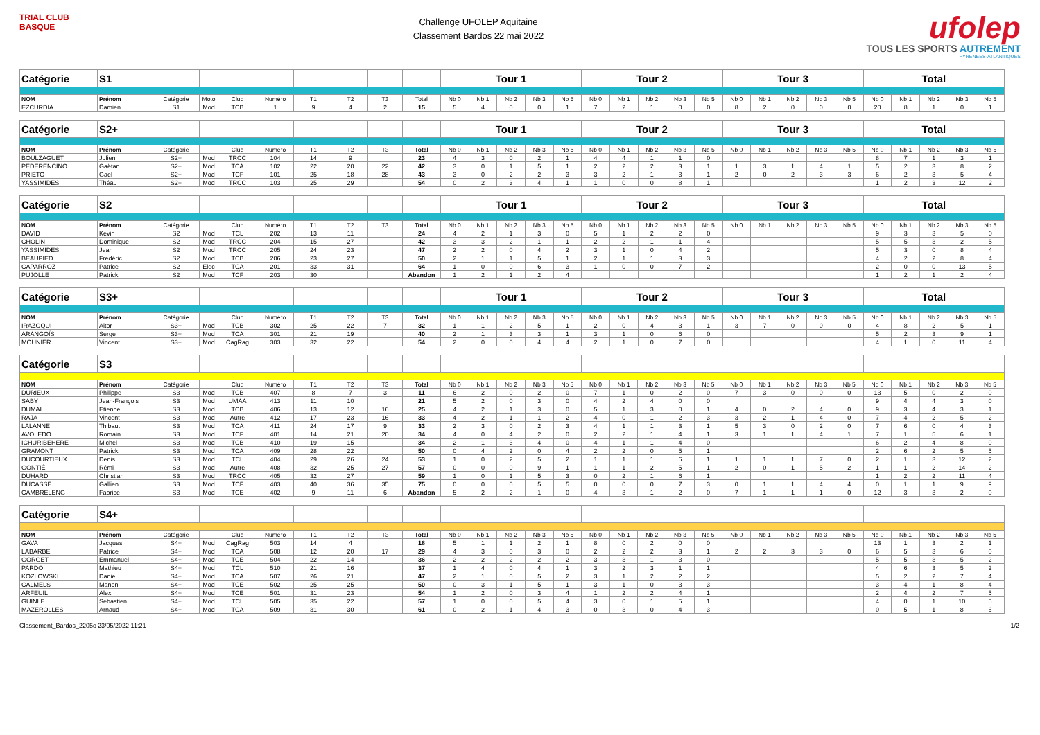TRIAL CLUB BASQUE
Challenge UFOLEP Aquitaine
Classement Bardos 22 mai 2022
ufolep
TOUS LES SPORTS AUTREMENT
PYRENEES-ATLANTIQUES
| Catégorie | S1 | | | | | | | | | Tour 1 | | | | | Tour 2 | | | | | Tour 3 | | | | | Total | | | | |
| NOM | Prénom | Catégorie | Moto | Club | Numéro | T1 | T2 | T3 | Total | Nb 0 | Nb 1 | Nb 2 | Nb 3 | Nb 5 | Nb 0 | Nb 1 | Nb 2 | Nb 3 | Nb 5 | Nb 0 | Nb 1 | Nb 2 | Nb 3 | Nb 5 | Nb 0 | Nb 1 | Nb 2 | Nb 3 | Nb 5 |
| EZCURDIA | Damien | S1 | Mod | TCB | 1 | 9 | 4 | 2 | 15 | 5 | 4 | 0 | 0 | 1 | 7 | 2 | 1 | 0 | 0 | 8 | 2 | 0 | 0 | 0 | 20 | 8 | 1 | 0 | 1 |
| Catégorie | S2+ | | | | | | | | | Tour 1 | | | | | Tour 2 | | | | | Tour 3 | | | | | Total | | | | |
| NOM | Prénom | Catégorie | | Club | Numéro | T1 | T2 | T3 | Total | Nb 0 | Nb 1 | Nb 2 | Nb 3 | Nb 5 | Nb 0 | Nb 1 | Nb 2 | Nb 3 | Nb 5 | Nb 0 | Nb 1 | Nb 2 | Nb 3 | Nb 5 | Nb 0 | Nb 1 | Nb 2 | Nb 3 | Nb 5 |
| BOULZAGUET | Julien | S2+ | Mod | TRCC | 104 | 14 | 9 | | 23 | 4 | 3 | 0 | 2 | 1 | 4 | 4 | 1 | 1 | 0 | | | | | | 8 | 7 | 1 | 3 | 1 |
| PEDERENCINO | Gaëtan | S2+ | Mod | TCA | 102 | 22 | 20 | 22 | 42 | 3 | 0 | 1 | 5 | 1 | 2 | 2 | 2 | 3 | 1 | 1 | 3 | 1 | 4 | 1 | 5 | 2 | 3 | 8 | 2 |
| PRIETO | Gael | S2+ | Mod | TCF | 101 | 25 | 18 | 28 | 43 | 3 | 0 | 2 | 2 | 3 | 3 | 2 | 1 | 3 | 1 | 2 | 0 | 2 | 3 | 3 | 6 | 2 | 3 | 5 | 4 |
| YASSIMIDES | Théau | S2+ | Mod | TRCC | 103 | 25 | 29 | | 54 | 0 | 2 | 3 | 4 | 1 | 1 | 0 | 0 | 8 | 1 | | | | | | 1 | 2 | 3 | 12 | 2 |
| Catégorie | S2 | | | | | | | | | Tour 1 | | | | | Tour 2 | | | | | Tour 3 | | | | | Total | | | | |
| NOM | Prénom | Catégorie | | Club | Numéro | T1 | T2 | T3 | Total | Nb 0 | Nb 1 | Nb 2 | Nb 3 | Nb 5 | Nb 0 | Nb 1 | Nb 2 | Nb 3 | Nb 5 | Nb 0 | Nb 1 | Nb 2 | Nb 3 | Nb 5 | Nb 0 | Nb 1 | Nb 2 | Nb 3 | Nb 5 |
| DAVID | Kevin | S2 | Mod | TCL | 202 | 13 | 11 | | 24 | 4 | 2 | 1 | 3 | 0 | 5 | 1 | 2 | 2 | 0 | | | | | | 9 | 3 | 3 | 5 | 0 |
| CHOLIN | Dominique | S2 | Mod | TRCC | 204 | 15 | 27 | | 42 | 3 | 3 | 2 | 1 | 1 | 2 | 2 | 1 | 1 | 4 | | | | | | 5 | 5 | 3 | 2 | 5 |
| YASSIMIDES | Jean | S2 | Mod | TRCC | 205 | 24 | 23 | | 47 | 2 | 2 | 0 | 4 | 2 | 3 | 1 | 0 | 4 | 2 | | | | | | 5 | 3 | 0 | 8 | 4 |
| BEAUPIED | Fredéric | S2 | Mod | TCB | 206 | 23 | 27 | | 50 | 2 | 1 | 1 | 5 | 1 | 2 | 1 | 1 | 3 | 3 | | | | | | 4 | 2 | 2 | 8 | 4 |
| CAPARROZ | Patrice | S2 | Elec | TCA | 201 | 33 | 31 | | 64 | 1 | 0 | 0 | 6 | 3 | 1 | 0 | 0 | 7 | 2 | | | | | | 2 | 0 | 0 | 13 | 5 |
| PUJOLLE | Patrick | S2 | Mod | TCF | 203 | 30 | | | Abandon | 1 | 2 | 1 | 2 | 4 | | | | | | | | | | | 1 | 2 | 1 | 2 | 4 |
| Catégorie | S3+ | | | | | | | | | Tour 1 | | | | | Tour 2 | | | | | Tour 3 | | | | | Total | | | | |
| NOM | Prénom | Catégorie | | Club | Numéro | T1 | T2 | T3 | Total | Nb 0 | Nb 1 | Nb 2 | Nb 3 | Nb 5 | Nb 0 | Nb 1 | Nb 2 | Nb 3 | Nb 5 | Nb 0 | Nb 1 | Nb 2 | Nb 3 | Nb 5 | Nb 0 | Nb 1 | Nb 2 | Nb 3 | Nb 5 |
| IRAZOQUI | Aitor | S3+ | Mod | TCB | 302 | 25 | 22 | 7 | 32 | 1 | 1 | 2 | 5 | 1 | 2 | 0 | 4 | 3 | 1 | 3 | 7 | 0 | 0 | 0 | 4 | 8 | 2 | 5 | 1 |
| ARANGOÏS | Serge | S3+ | Mod | TCA | 301 | 21 | 19 | | 40 | 2 | 1 | 3 | 3 | 1 | 3 | 1 | 0 | 6 | 0 | | | | | | 5 | 2 | 3 | 9 | 1 |
| MOUNIER | Vincent | S3+ | Mod | CagRag | 303 | 32 | 22 | | 54 | 2 | 0 | 0 | 4 | 4 | 2 | 1 | 0 | 7 | 0 | | | | | | 4 | 1 | 0 | 11 | 4 |
| Catégorie | S3 | | | | | | | | | | | | | | | | | | | | | | | | | | | | |
| NOM | Prénom | Catégorie | | Club | Numéro | T1 | T2 | T3 | Total | Nb 0 | Nb 1 | Nb 2 | Nb 3 | Nb 5 | Nb 0 | Nb 1 | Nb 2 | Nb 3 | Nb 5 | Nb 0 | Nb 1 | Nb 2 | Nb 3 | Nb 5 | Nb 0 | Nb 1 | Nb 2 | Nb 3 | Nb 5 |
| DURIEUX | Philippe | S3 | Mod | TCB | 407 | 8 | 7 | 3 | 11 | 6 | 2 | 0 | 2 | 0 | 7 | 1 | 0 | 2 | 0 | 7 | 3 | 0 | 0 | 0 | 13 | 5 | 0 | 2 | 0 |
| SABY | Jean-François | S3 | Mod | UMAA | 413 | 11 | 10 | | 21 | 5 | 2 | 0 | 3 | 0 | 4 | 2 | 4 | 0 | 0 | | | | | | 9 | 4 | 4 | 3 | 0 |
| DUMAI | Etienne | S3 | Mod | TCB | 406 | 13 | 12 | 16 | 25 | 4 | 2 | 1 | 3 | 0 | 5 | 1 | 3 | 0 | 1 | 4 | 0 | 2 | 4 | 0 | 9 | 3 | 4 | 3 | 1 |
| RAJA | Vincent | S3 | Mod | Autre | 412 | 17 | 23 | 16 | 33 | 4 | 2 | 1 | 1 | 2 | 4 | 0 | 1 | 2 | 3 | 3 | 2 | 1 | 4 | 0 | 7 | 4 | 2 | 5 | 2 |
| LALANNE | Thibaut | S3 | Mod | TCA | 411 | 24 | 17 | 9 | 33 | 2 | 3 | 0 | 2 | 3 | 4 | 1 | 1 | 3 | 1 | 5 | 3 | 0 | 2 | 0 | 7 | 6 | 0 | 4 | 3 |
| AVOLEDO | Romain | S3 | Mod | TCF | 401 | 14 | 21 | 20 | 34 | 4 | 0 | 4 | 2 | 0 | 2 | 2 | 1 | 4 | 1 | 3 | 1 | 1 | 4 | 1 | 7 | 1 | 5 | 6 | 1 |
| ICHURIBEHERE | Michel | S3 | Mod | TCB | 410 | 19 | 15 | | 34 | 2 | 1 | 3 | 4 | 0 | 4 | 1 | 1 | 4 | 0 | | | | | | 6 | 2 | 4 | 8 | 0 |
| GRAMONT | Patrick | S3 | Mod | TCA | 409 | 28 | 22 | | 50 | 0 | 4 | 2 | 0 | 4 | 2 | 2 | 0 | 5 | 1 | | | | | | 2 | 6 | 2 | 5 | 5 |
| DUCOURTIEUX | Denis | S3 | Mod | TCL | 404 | 29 | 26 | 24 | 53 | 1 | 0 | 2 | 5 | 2 | 1 | 1 | 1 | 6 | 1 | 1 | 1 | 1 | 7 | 0 | 2 | 1 | 3 | 12 | 2 |
| GONTIÉ | Rémi | S3 | Mod | Autre | 408 | 32 | 25 | 27 | 57 | 0 | 0 | 0 | 9 | 1 | 1 | 1 | 2 | 5 | 1 | 2 | 0 | 1 | 5 | 2 | 1 | 1 | 2 | 14 | 2 |
| DUHARD | Christian | S3 | Mod | TRCC | 405 | 32 | 27 | | 59 | 1 | 0 | 1 | 5 | 3 | 0 | 2 | 1 | 6 | 1 | | | | | | 1 | 2 | 2 | 11 | 4 |
| DUCASSE | Gallien | S3 | Mod | TCF | 403 | 40 | 36 | 35 | 75 | 0 | 0 | 0 | 5 | 5 | 0 | 0 | 0 | 7 | 3 | 0 | 1 | 1 | 4 | 4 | 0 | 1 | 1 | 9 | 9 |
| CAMBRELENG | Fabrice | S3 | Mod | TCE | 402 | 9 | 11 | 6 | Abandon | 5 | 2 | 2 | 1 | 0 | 4 | 3 | 1 | 2 | 0 | 7 | 1 | 1 | 1 | 0 | 12 | 3 | 3 | 2 | 0 |
| Catégorie | S4+ | | | | | | | | | | | | | | | | | | | | | | | | | | | | |
| NOM | Prénom | Catégorie | | Club | Numéro | T1 | T2 | T3 | Total | Nb 0 | Nb 1 | Nb 2 | Nb 3 | Nb 5 | Nb 0 | Nb 1 | Nb 2 | Nb 3 | Nb 5 | Nb 0 | Nb 1 | Nb 2 | Nb 3 | Nb 5 | Nb 0 | Nb 1 | Nb 2 | Nb 3 | Nb 5 |
| GAVA | Jacques | S4+ | Mod | CagRag | 503 | 14 | 4 | | 18 | 5 | 1 | 1 | 2 | 1 | 8 | 0 | 2 | 0 | 0 | | | | | | 13 | 1 | 3 | 2 | 1 |
| LABARBE | Patrice | S4+ | Mod | TCA | 508 | 12 | 20 | 17 | 29 | 4 | 3 | 0 | 3 | 0 | 2 | 2 | 2 | 3 | 1 | 2 | 2 | 3 | 3 | 0 | 6 | 5 | 3 | 6 | 0 |
| GORGET | Emmanuel | S4+ | Mod | TCE | 504 | 22 | 14 | | 36 | 2 | 2 | 2 | 2 | 2 | 3 | 3 | 1 | 3 | 0 | | | | | | 5 | 5 | 3 | 5 | 2 |
| PARDO | Mathieu | S4+ | Mod | TCL | 510 | 21 | 16 | | 37 | 1 | 4 | 0 | 4 | 1 | 3 | 2 | 3 | 1 | 1 | | | | | | 4 | 6 | 3 | 5 | 2 |
| KOZLOWSKI | Daniel | S4+ | Mod | TCA | 507 | 26 | 21 | | 47 | 2 | 1 | 0 | 5 | 2 | 3 | 1 | 2 | 2 | 2 | | | | | | 5 | 2 | 2 | 7 | 4 |
| CALMELS | Manon | S4+ | Mod | TCE | 502 | 25 | 25 | | 50 | 0 | 3 | 1 | 5 | 1 | 3 | 1 | 0 | 3 | 3 | | | | | | 3 | 4 | 1 | 8 | 4 |
| ARFEUIL | Alex | S4+ | Mod | TCE | 501 | 31 | 23 | | 54 | 1 | 2 | 0 | 3 | 4 | 1 | 2 | 2 | 4 | 1 | | | | | | 2 | 4 | 2 | 7 | 5 |
| GUINLE | Sébastien | S4+ | Mod | TCL | 505 | 35 | 22 | | 57 | 1 | 0 | 0 | 5 | 4 | 3 | 0 | 1 | 5 | 1 | | | | | | 4 | 0 | 1 | 10 | 5 |
| MAZEROLLES | Arnaud | S4+ | Mod | TCA | 509 | 31 | 30 | | 61 | 0 | 2 | 1 | 4 | 3 | 0 | 3 | 0 | 4 | 3 | | | | | | 0 | 5 | 1 | 8 | 6 |
Classement_Bardos_2205c 23/05/2022 11:21 1/2